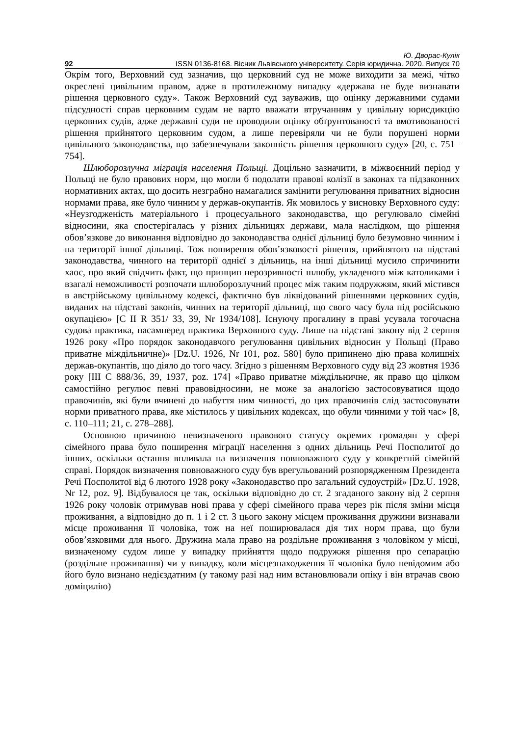Ю. Дворас-Кулік
92 ISSN 0136-8168. Вісник Львівського університету. Серія юридична. 2020. Випуск 70
Окрім того, Верховний суд зазначив, що церковний суд не може виходити за межі, чітко окреслені цивільним правом, адже в протилежному випадку «держава не буде визнавати рішення церковного суду». Також Верховний суд зауважив, що оцінку державними судами підсудності справ церковним судам не варто вважати втручанням у цивільну юрисдикцію церковних судів, адже державні суди не проводили оцінку обґрунтованості та вмотивованості рішення прийнятого церковним судом, а лише перевіряли чи не були порушені норми цивільного законодавства, що забезпечували законність рішення церковного суду» [20, с. 751–754].
Шлюборозлучна міграція населення Польщі. Доцільно зазначити, в міжвоєнний період у Польщі не було правових норм, що могли б подолати правові колізії в законах та підзаконних нормативних актах, що досить незграбно намагалися замінити регулювання приватних відносин нормами права, яке було чинним у держав-окупантів. Як мовилось у висновку Верховного суду: «Неузгодженість матеріального і процесуального законодавства, що регулювало сімейні відносини, яка спостерігалась у різних дільницях держави, мала наслідком, що рішення обов’язкове до виконання відповідно до законодавства однієї дільниці було безумовно чинним і на території іншої дільниці. Тож поширення обов’язковості рішення, прийнятого на підставі законодавства, чинного на території однієї з дільниць, на інші дільниці мусило спричинити хаос, про який свідчить факт, що принцип нерозривності шлюбу, укладеного між католиками і взагалі неможливості розпочати шлюборозлучний процес між таким подружжям, який містився в австрійському цивільному кодексі, фактично був ліквідований рішеннями церковних судів, виданих на підставі законів, чинних на території дільниці, що свого часу була під російською окупацією» [C II R 351/ 33, 39, Nr 1934/108]. Існуючу прогалину в праві усувала тогочасна судова практика, насамперед практика Верховного суду. Лише на підставі закону від 2 серпня 1926 року «Про порядок законодавчого регулювання цивільних відносин у Польщі (Право приватне міждільничне)» [Dz.U. 1926, Nr 101, poz. 580] було припинено дію права колишніх держав-окупантів, що діяло до того часу. Згідно з рішенням Верховного суду від 23 жовтня 1936 року [III C 888/36, 39, 1937, poz. 174] «Право приватне міждільничне, як право що цілком самостійно регулює певні правовідносини, не може за аналогією застосовуватися щодо правочинів, які були вчинені до набуття ним чинності, до цих правочинів слід застосовувати норми приватного права, яке містилось у цивільних кодексах, що обули чинними у той час» [8, с. 110–111; 21, с. 278–288].
Основною причиною невизначеного правового статусу окремих громадян у сфері сімейного права було поширення міграції населення з одних дільниць Речі Посполитої до інших, оскільки остання впливала на визначення повноважного суду у конкретній сімейній справі. Порядок визначення повноважного суду був врегульований розпорядженням Президента Речі Посполитої від 6 лютого 1928 року «Законодавство про загальний судоустрій» [Dz.U. 1928, Nr 12, poz. 9]. Відбувалося це так, оскільки відповідно до ст. 2 згаданого закону від 2 серпня 1926 року чоловік отримував нові права у сфері сімейного права через рік після зміни місця проживання, а відповідно до п. 1 і 2 ст. 3 цього закону місцем проживання дружини визнавали місце проживання її чоловіка, тож на неї поширювалася дія тих норм права, що були обов’язковими для нього. Дружина мала право на роздільне проживання з чоловіком у місці, визначеному судом лише у випадку прийняття щодо подружжя рішення про сепарацію (роздільне проживання) чи у випадку, коли місцезнаходження її чоловіка було невідомим або його було визнано недієздатним (у такому разі над ним встановлювали опіку і він втрачав свою доміцилію)